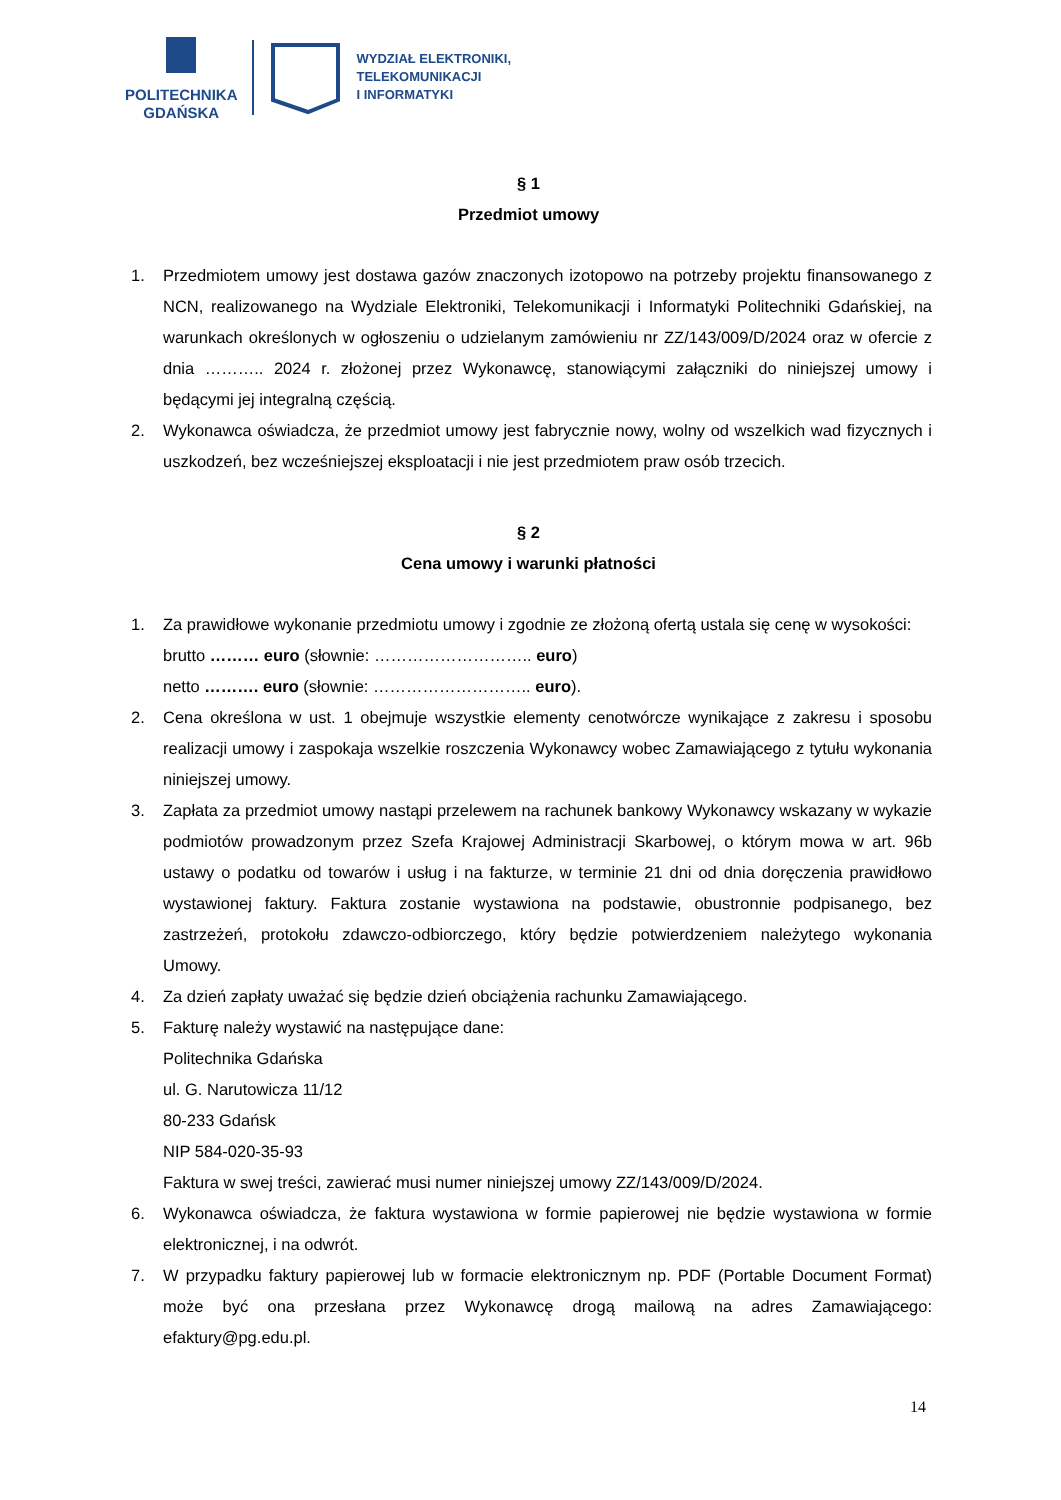POLITECHNIKA
GDAŃSKA
WYDZIAŁ ELEKTRONIKI,
TELEKOMUNIKACJI
I INFORMATYKI
§ 1
Przedmiot umowy
1. Przedmiotem umowy jest dostawa gazów znaczonych izotopowo na potrzeby projektu finansowanego z NCN, realizowanego na Wydziale Elektroniki, Telekomunikacji i Informatyki Politechniki Gdańskiej, na warunkach określonych w ogłoszeniu o udzielanym zamówieniu nr ZZ/143/009/D/2024 oraz w ofercie z dnia ……….. 2024 r. złożonej przez Wykonawcę, stanowiącymi załączniki do niniejszej umowy i będącymi jej integralną częścią.
2. Wykonawca oświadcza, że przedmiot umowy jest fabrycznie nowy, wolny od wszelkich wad fizycznych i uszkodzeń, bez wcześniejszej eksploatacji i nie jest przedmiotem praw osób trzecich.
§ 2
Cena umowy i warunki płatności
1. Za prawidłowe wykonanie przedmiotu umowy i zgodnie ze złożoną ofertą ustala się cenę w wysokości:
brutto ……… euro (słownie: ……………………….. euro)
netto ………. euro (słownie: ……………………….. euro).
2. Cena określona w ust. 1 obejmuje wszystkie elementy cenotwórcze wynikające z zakresu i sposobu realizacji umowy i zaspokaja wszelkie roszczenia Wykonawcy wobec Zamawiającego z tytułu wykonania niniejszej umowy.
3. Zapłata za przedmiot umowy nastąpi przelewem na rachunek bankowy Wykonawcy wskazany w wykazie podmiotów prowadzonym przez Szefa Krajowej Administracji Skarbowej, o którym mowa w art. 96b ustawy o podatku od towarów i usług i na fakturze, w terminie 21 dni od dnia doręczenia prawidłowo wystawionej faktury. Faktura zostanie wystawiona na podstawie, obustronnie podpisanego, bez zastrzeżeń, protokołu zdawczo-odbiorczego, który będzie potwierdzeniem należytego wykonania Umowy.
4. Za dzień zapłaty uważać się będzie dzień obciążenia rachunku Zamawiającego.
5. Fakturę należy wystawić na następujące dane:
Politechnika Gdańska
ul. G. Narutowicza 11/12
80-233 Gdańsk
NIP 584-020-35-93
Faktura w swej treści, zawierać musi numer niniejszej umowy ZZ/143/009/D/2024.
6. Wykonawca oświadcza, że faktura wystawiona w formie papierowej nie będzie wystawiona w formie elektronicznej, i na odwrót.
7. W przypadku faktury papierowej lub w formacie elektronicznym np. PDF (Portable Document Format) może być ona przesłana przez Wykonawcę drogą mailową na adres Zamawiającego: efaktury@pg.edu.pl.
14